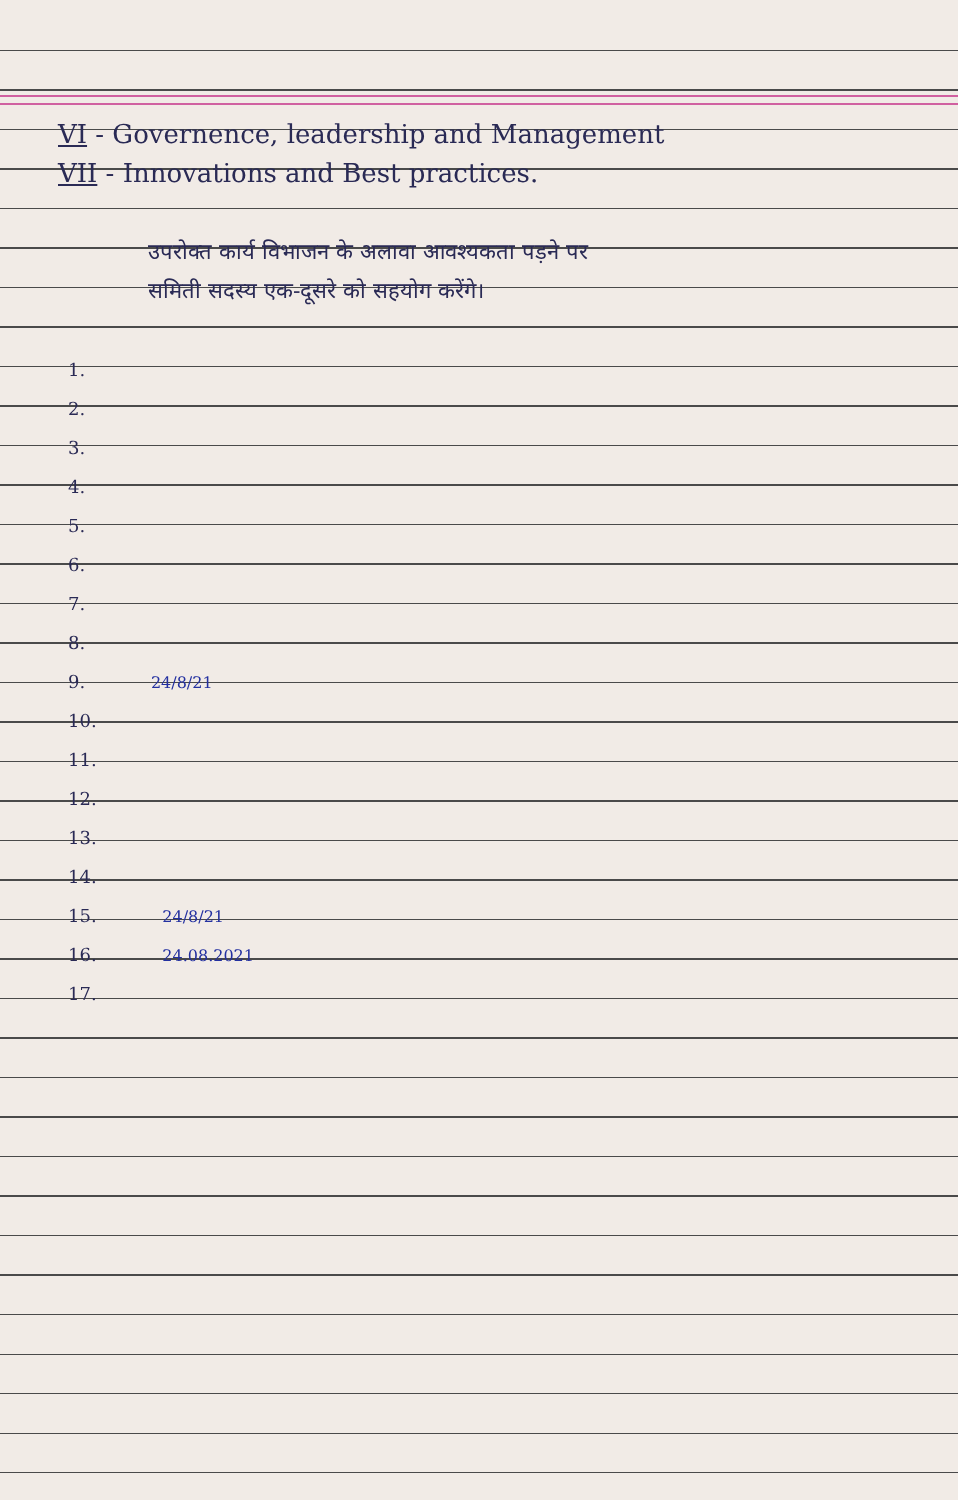VI - Governence, leadership and Management
VII - Innovations and Best practices.
उपरोक्त कार्य विभाजन के अलावा आवश्यकता पड़ने पर
समिती सदस्य एक-दूसरे को सहयोग करेंगे।
1.
2.
3.
4.
5.
6.
7.
8.
9. 24/8/21
10.
11.
12.
13.
14.
15. 24/8/21
16. 24.08.2021
17.